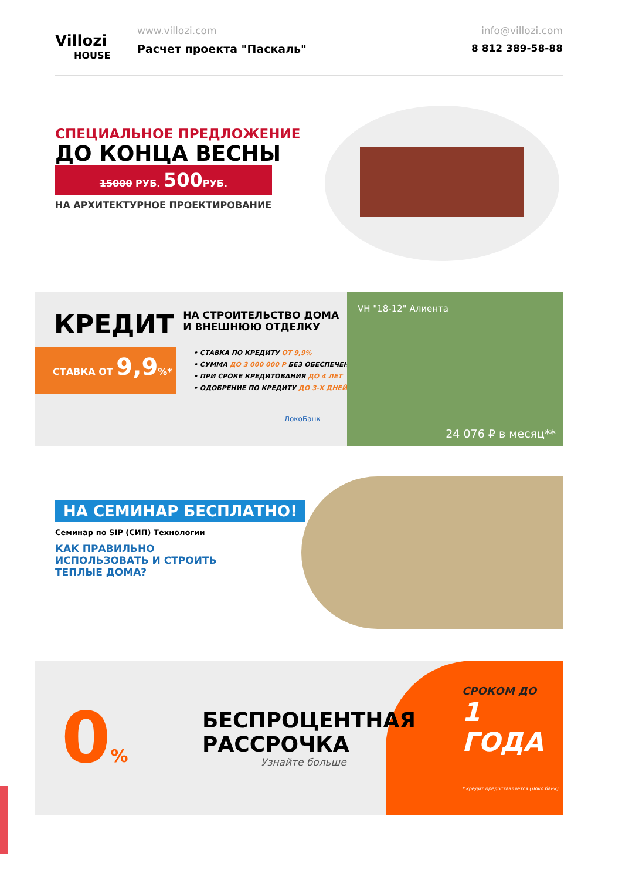Villozi
HOUSE
www.villozi.com
Расчет проекта "Паскаль"
info@villozi.com
8 812 389-58-88
СПЕЦИАЛЬНОЕ ПРЕДЛОЖЕНИЕ
ДО КОНЦА ВЕСНЫ
15000 РУБ. 500 РУБ.
НА АРХИТЕКТУРНОЕ ПРОЕКТИРОВАНИЕ
VH "18-12" Алиента
24 076 ₽ в месяц**
КРЕДИТ
НА СТРОИТЕЛЬСТВО ДОМА
И ВНЕШНЮЮ ОТДЕЛКУ
СТАВКА ОТ 9,9%*
• СТАВКА ПО КРЕДИТУ ОТ 9,9%
• СУММА ДО 3 000 000 Р БЕЗ ОБЕСПЕЧЕНИЯ
• ПРИ СРОКЕ КРЕДИТОВАНИЯ ДО 4 ЛЕТ
• ОДОБРЕНИЕ ПО КРЕДИТУ ДО 3-Х ДНЕЙ
ЛокоБанк
НА СЕМИНАР БЕСПЛАТНО!
Семинар по SIP (СИП) Технологии
КАК ПРАВИЛЬНО
ИСПОЛЬЗОВАТЬ И СТРОИТЬ
ТЕПЛЫЕ ДОМА?
0%
БЕСПРОЦЕНТНАЯ
РАССРОЧКА
Узнайте больше
СРОКОМ ДО
1 ГОДА
* кредит предоставляется (Локо банк)